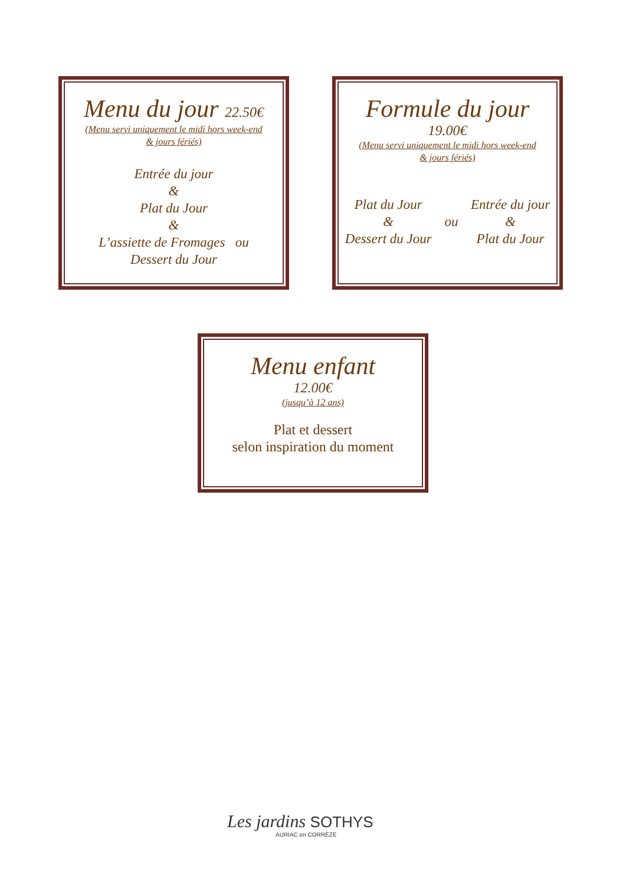Menu du jour 22.50€
(Menu servi uniquement le midi hors week-end
& jours fériés)
Entrée du jour
&
Plat du Jour
&
L’assiette de Fromages ou
Dessert du Jour
Formule du jour
19.00€
(Menu servi uniquement le midi hors week-end
& jours fériés)
Plat du Jour
&
Dessert du Jour
ou Entrée du jour
&
Plat du Jour
Menu enfant
12.00€
(jusqu’à 12 ans)
Plat et dessert
selon inspiration du moment
Les jardins SOTHYS
AURIAC en CORRÈZE